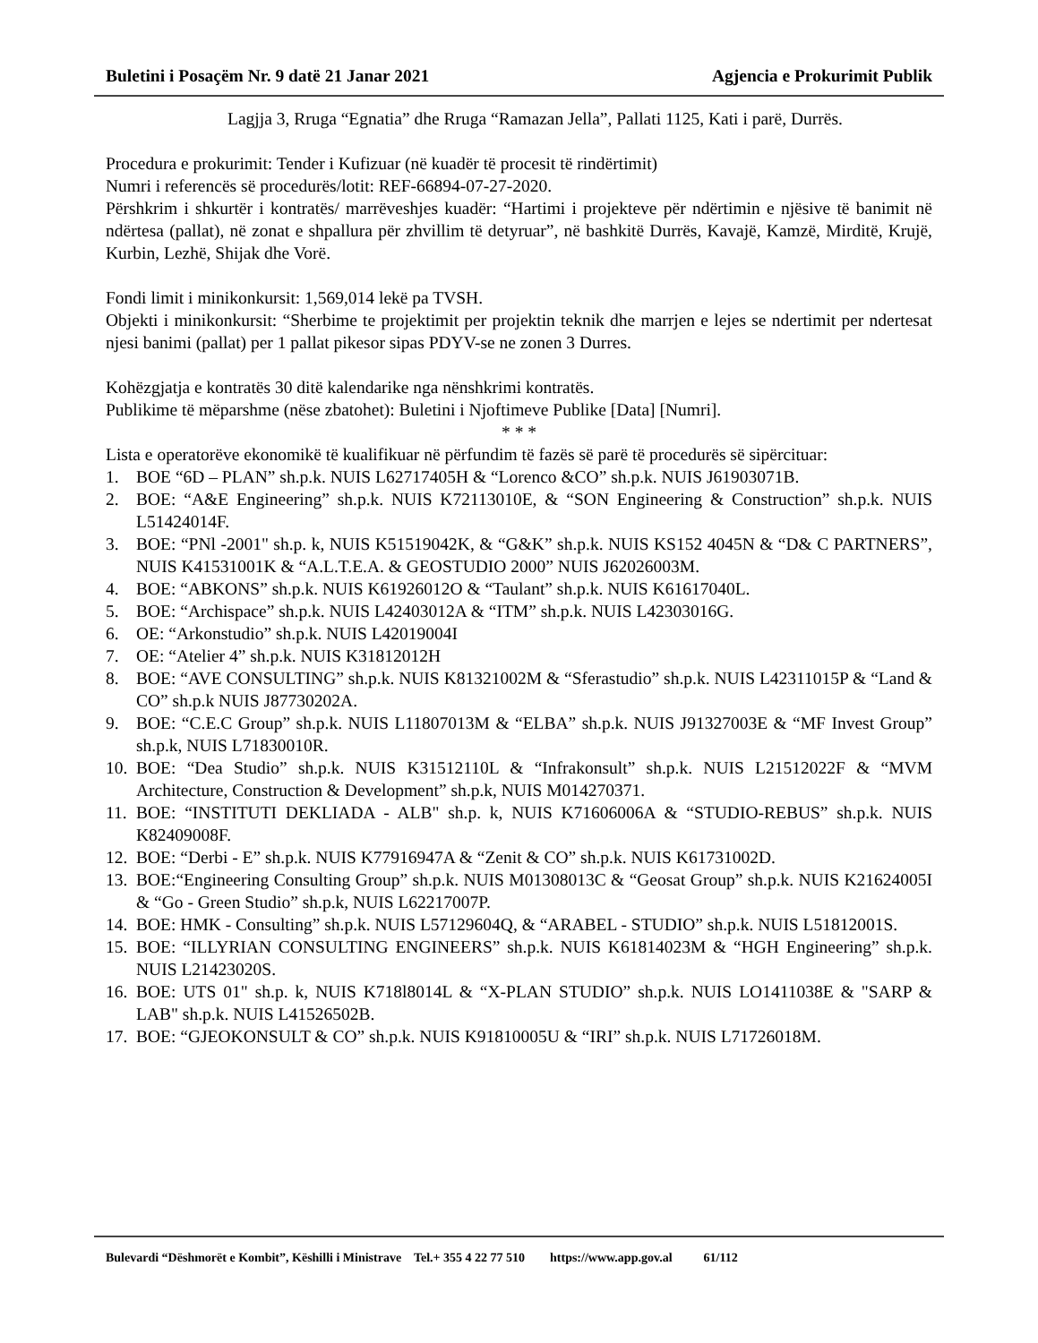Buletini i Posaçëm Nr. 9 datë 21 Janar 2021 Agjencia e Prokurimit Publik
Lagjja 3, Rruga “Egnatia” dhe Rruga “Ramazan Jella”, Pallati 1125, Kati i parë, Durrës.
Procedura e prokurimit: Tender i Kufizuar (në kuadër të procesit të rindërtimit)
Numri i referencës së procedurës/lotit: REF-66894-07-27-2020.
Përshkrim i shkurtër i kontratës/ marrëveshjes kuadër: “Hartimi i projekteve për ndërtimin e njësive të banimit në ndërtesa (pallat), në zonat e shpallura për zhvillim të detyruar”, në bashkitë Durrës, Kavajë, Kamzë, Mirditë, Krujë, Kurbin, Lezhë, Shijak dhe Vorë.
Fondi limit i minikonkursit: 1,569,014 lekë pa TVSH.
Objekti i minikonkursit: “Sherbime te projektimit per projektin teknik dhe marrjen e lejes se ndertimit per ndertesat njesi banimi (pallat) per 1 pallat pikesor sipas PDYV-se ne zonen 3 Durres.
Kohëzgjatja e kontratës 30 ditë kalendarike nga nënshkrimi kontratës.
Publikime të mëparshme (nëse zbatohet): Buletini i Njoftimeve Publike [Data] [Numri].
* * *
Lista e operatorëve ekonomikë të kualifikuar në përfundim të fazës së parë të procedurës së sipërcituar:
1. BOE “6D – PLAN” sh.p.k. NUIS L62717405H & “Lorenco &CO” sh.p.k. NUIS J61903071B.
2. BOE: “A&E Engineering” sh.p.k. NUIS K72113010E, & “SON Engineering & Construction” sh.p.k. NUIS L51424014F.
3. BOE: “PNl -2001" sh.p. k, NUIS K51519042K, & “G&K” sh.p.k. NUIS KS152 4045N & “D& C PARTNERS”, NUIS K41531001K & “A.L.T.E.A. & GEOSTUDIO 2000” NUIS J62026003M.
4. BOE: “ABKONS” sh.p.k. NUIS K61926012O & “Taulant” sh.p.k. NUIS K61617040L.
5. BOE: “Archispace” sh.p.k. NUIS L42403012A & “ITM” sh.p.k. NUIS L42303016G.
6. OE: “Arkonstudio” sh.p.k. NUIS L42019004I
7. OE: “Atelier 4” sh.p.k. NUIS K31812012H
8. BOE: “AVE CONSULTING” sh.p.k. NUIS K81321002M & “Sferastudio” sh.p.k. NUIS L42311015P & “Land & CO” sh.p.k NUIS J87730202A.
9. BOE: “C.E.C Group” sh.p.k. NUIS L11807013M & “ELBA” sh.p.k. NUIS J91327003E & “MF Invest Group” sh.p.k, NUIS L71830010R.
10. BOE: “Dea Studio” sh.p.k. NUIS K31512110L & “Infrakonsult” sh.p.k. NUIS L21512022F & “MVM Architecture, Construction & Development” sh.p.k, NUIS M014270371.
11. BOE: “INSTITUTI DEKLIADA - ALB" sh.p. k, NUIS K71606006A & “STUDIO-REBUS” sh.p.k. NUIS K82409008F.
12. BOE: “Derbi - E” sh.p.k. NUIS K77916947A & “Zenit & CO” sh.p.k. NUIS K61731002D.
13. BOE:“Engineering Consulting Group” sh.p.k. NUIS M01308013C & “Geosat Group” sh.p.k. NUIS K21624005I & “Go - Green Studio” sh.p.k, NUIS L62217007P.
14. BOE: HMK - Consulting” sh.p.k. NUIS L57129604Q, & “ARABEL - STUDIO” sh.p.k. NUIS L51812001S.
15. BOE: “ILLYRIAN CONSULTING ENGINEERS” sh.p.k. NUIS K61814023M & “HGH Engineering” sh.p.k. NUIS L21423020S.
16. BOE: UTS 01" sh.p. k, NUIS K718l8014L & “X-PLAN STUDIO” sh.p.k. NUIS LO1411038E & "SARP & LAB" sh.p.k. NUIS L41526502B.
17. BOE: “GJEOKONSULT & CO” sh.p.k. NUIS K91810005U & “IRI” sh.p.k. NUIS L71726018M.
Bulevardi “Dëshmorët e Kombit”, Këshilli i Ministrave Tel.+ 355 4 22 77 510 https://www.app.gov.al 61/112